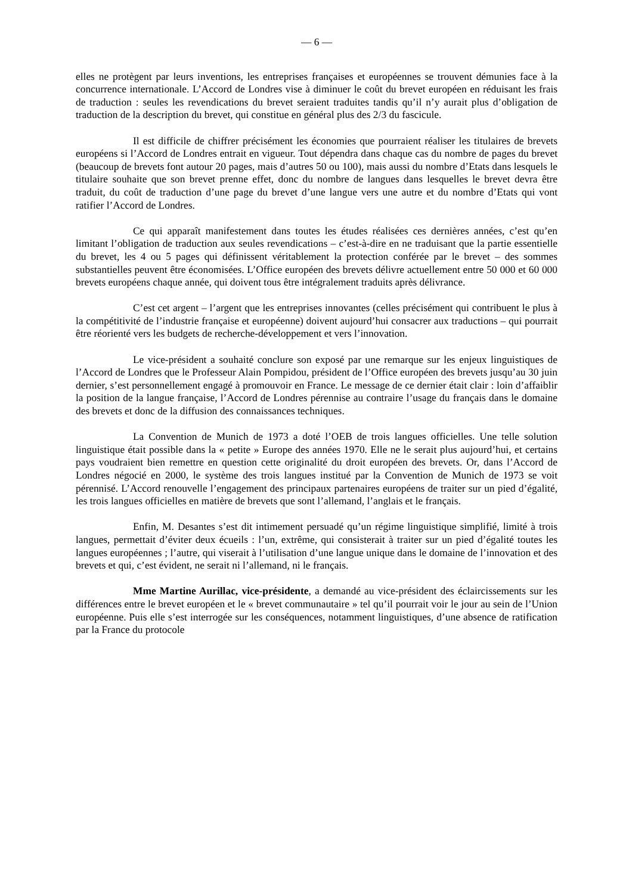— 6 —
elles ne protègent par leurs inventions, les entreprises françaises et européennes se trouvent démunies face à la concurrence internationale. L’Accord de Londres vise à diminuer le coût du brevet européen en réduisant les frais de traduction : seules les revendications du brevet seraient traduites tandis qu’il n’y aurait plus d’obligation de traduction de la description du brevet, qui constitue en général plus des 2/3 du fascicule.
Il est difficile de chiffrer précisément les économies que pourraient réaliser les titulaires de brevets européens si l’Accord de Londres entrait en vigueur. Tout dépendra dans chaque cas du nombre de pages du brevet (beaucoup de brevets font autour 20 pages, mais d’autres 50 ou 100), mais aussi du nombre d’Etats dans lesquels le titulaire souhaite que son brevet prenne effet, donc du nombre de langues dans lesquelles le brevet devra être traduit, du coût de traduction d’une page du brevet d’une langue vers une autre et du nombre d’Etats qui vont ratifier l’Accord de Londres.
Ce qui apparaît manifestement dans toutes les études réalisées ces dernières années, c’est qu’en limitant l’obligation de traduction aux seules revendications – c’est-à-dire en ne traduisant que la partie essentielle du brevet, les 4 ou 5 pages qui définissent véritablement la protection conférée par le brevet – des sommes substantielles peuvent être économisées. L’Office européen des brevets délivre actuellement entre 50 000 et 60 000 brevets européens chaque année, qui doivent tous être intégralement traduits après délivrance.
C’est cet argent – l’argent que les entreprises innovantes (celles précisément qui contribuent le plus à la compétitivité de l’industrie française et européenne) doivent aujourd’hui consacrer aux traductions – qui pourrait être réorienté vers les budgets de recherche-développement et vers l’innovation.
Le vice-président a souhaité conclure son exposé par une remarque sur les enjeux linguistiques de l’Accord de Londres que le Professeur Alain Pompidou, président de l’Office européen des brevets jusqu’au 30 juin dernier, s’est personnellement engagé à promouvoir en France. Le message de ce dernier était clair : loin d’affaiblir la position de la langue française, l’Accord de Londres pérennise au contraire l’usage du français dans le domaine des brevets et donc de la diffusion des connaissances techniques.
La Convention de Munich de 1973 a doté l’OEB de trois langues officielles. Une telle solution linguistique était possible dans la « petite » Europe des années 1970. Elle ne le serait plus aujourd’hui, et certains pays voudraient bien remettre en question cette originalité du droit européen des brevets. Or, dans l’Accord de Londres négocié en 2000, le système des trois langues institué par la Convention de Munich de 1973 se voit pérennisé. L’Accord renouvelle l’engagement des principaux partenaires européens de traiter sur un pied d’égalité, les trois langues officielles en matière de brevets que sont l’allemand, l’anglais et le français.
Enfin, M. Desantes s’est dit intimement persuadé qu’un régime linguistique simplifié, limité à trois langues, permettait d’éviter deux écueils : l’un, extrême, qui consisterait à traiter sur un pied d’égalité toutes les langues européennes ; l’autre, qui viserait à l’utilisation d’une langue unique dans le domaine de l’innovation et des brevets et qui, c’est évident, ne serait ni l’allemand, ni le français.
Mme Martine Aurillac, vice-présidente, a demandé au vice-président des éclaircissements sur les différences entre le brevet européen et le « brevet communautaire » tel qu’il pourrait voir le jour au sein de l’Union européenne. Puis elle s’est interrogée sur les conséquences, notamment linguistiques, d’une absence de ratification par la France du protocole